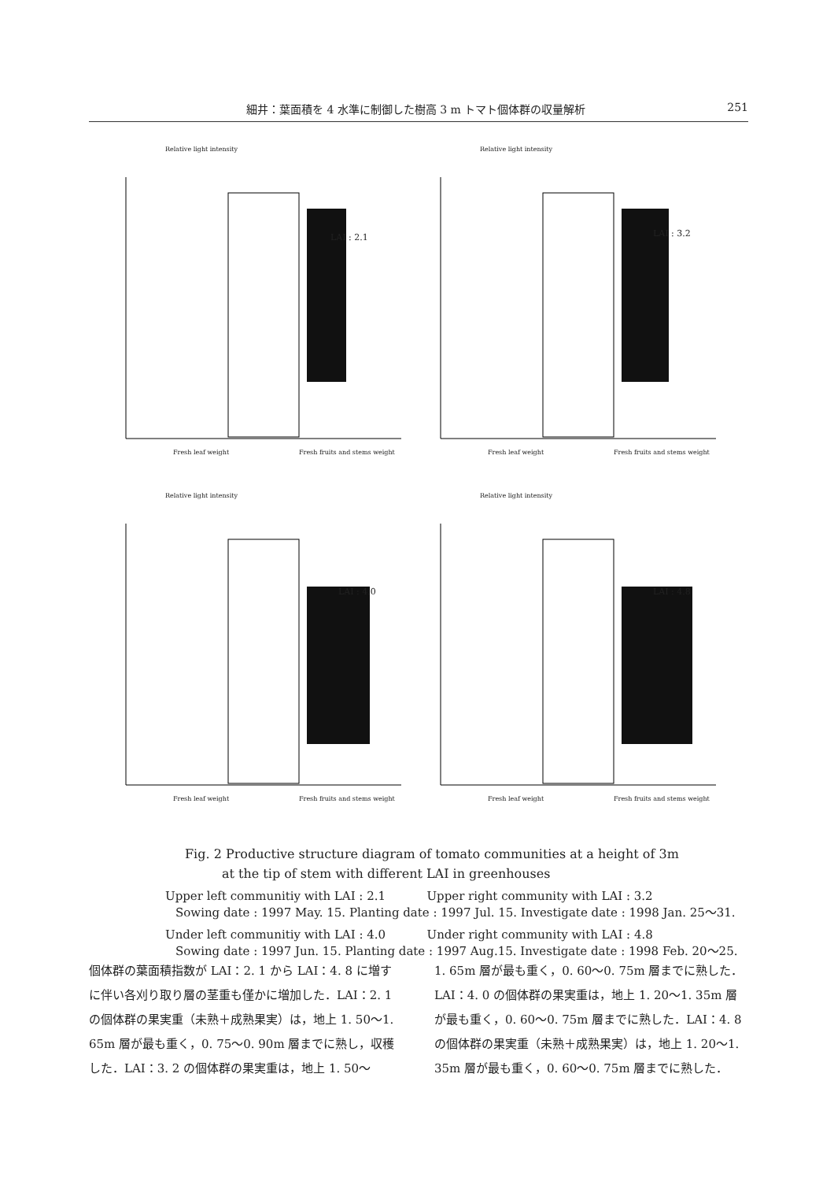細井：葉面積を 4 水準に制御した樹高 3 m トマト個体群の収量解析 251
Relative light intensity
LAI : 2.1
Fresh leaf weight Fresh fruits and stems weight
Relative light intensity
LAI : 3.2
Fresh leaf weight Fresh fruits and stems weight
Relative light intensity
LAI : 4.0
Fresh leaf weight Fresh fruits and stems weight
Relative light intensity
LAI : 4.8
Fresh leaf weight Fresh fruits and stems weight
Fig. 2 Productive structure diagram of tomato communities at a height of 3m
at the tip of stem with different LAI in greenhouses
Upper left communitiy with LAI : 2.1 Upper right community with LAI : 3.2
Sowing date : 1997 May. 15. Planting date : 1997 Jul. 15. Investigate date : 1998 Jan. 25〜31.
Under left communitiy with LAI : 4.0 Under right community with LAI : 4.8
Sowing date : 1997 Jun. 15. Planting date : 1997 Aug.15. Investigate date : 1998 Feb. 20〜25.
個体群の葉面積指数が LAI：2. 1 から LAI：4. 8 に増すに伴い各刈り取り層の茎重も僅かに増加した．LAI：2. 1 の個体群の果実重（未熟＋成熟果実）は，地上 1. 50〜1. 65m 層が最も重く，0. 75〜0. 90m 層までに熟し，収穫した．LAI：3. 2 の個体群の果実重は，地上 1. 50〜
1. 65m 層が最も重く，0. 60〜0. 75m 層までに熟した．LAI：4. 0 の個体群の果実重は，地上 1. 20〜1. 35m 層が最も重く，0. 60〜0. 75m 層までに熟した．LAI：4. 8 の個体群の果実重（未熟＋成熟果実）は，地上 1. 20〜1. 35m 層が最も重く，0. 60〜0. 75m 層までに熟した．